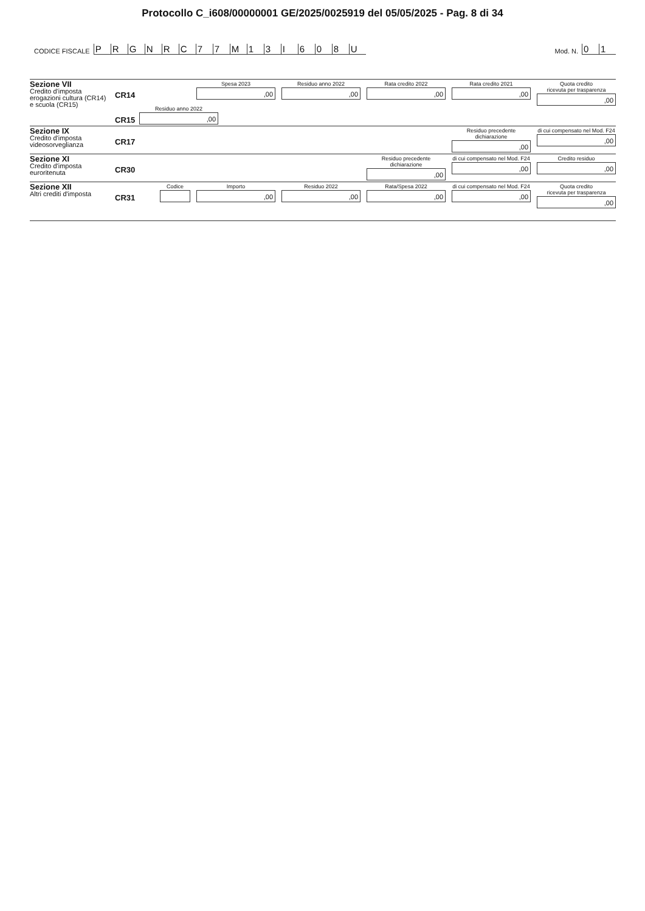Protocollo C_i608/00000001 GE/2025/0025919 del 05/05/2025 - Pag. 8 di 34
CODICE FISCALE
PRGNRC 77 M 13 I 608 U
Mod. N.
01
Sezione VII
Credito d'imposta
erogazioni cultura (CR14)
e scuola (CR15)
CR14
Spesa 2023
,00
Residuo anno 2022
,00
Rata credito 2022
,00
Rata credito 2021
,00
Quota credito
ricevuta per trasparenza
,00
CR15
Residuo anno 2022
,00
Sezione IX
Credito d'imposta
videosorveglianza
CR17
Residuo precedente dichiarazione
,00
di cui compensato nel Mod. F24
,00
Sezione XI
Credito d'imposta
euroritenuta
CR30
Residuo precedente dichiarazione
,00
di cui compensato nel Mod. F24
,00
Credito residuo
,00
Sezione XII
Altri crediti d'imposta
CR31
Codice Importo
,00
Residuo 2022
,00
Rata/Spesa 2022
,00
di cui compensato nel Mod. F24
,00
Quota credito
ricevuta per trasparenza
,00